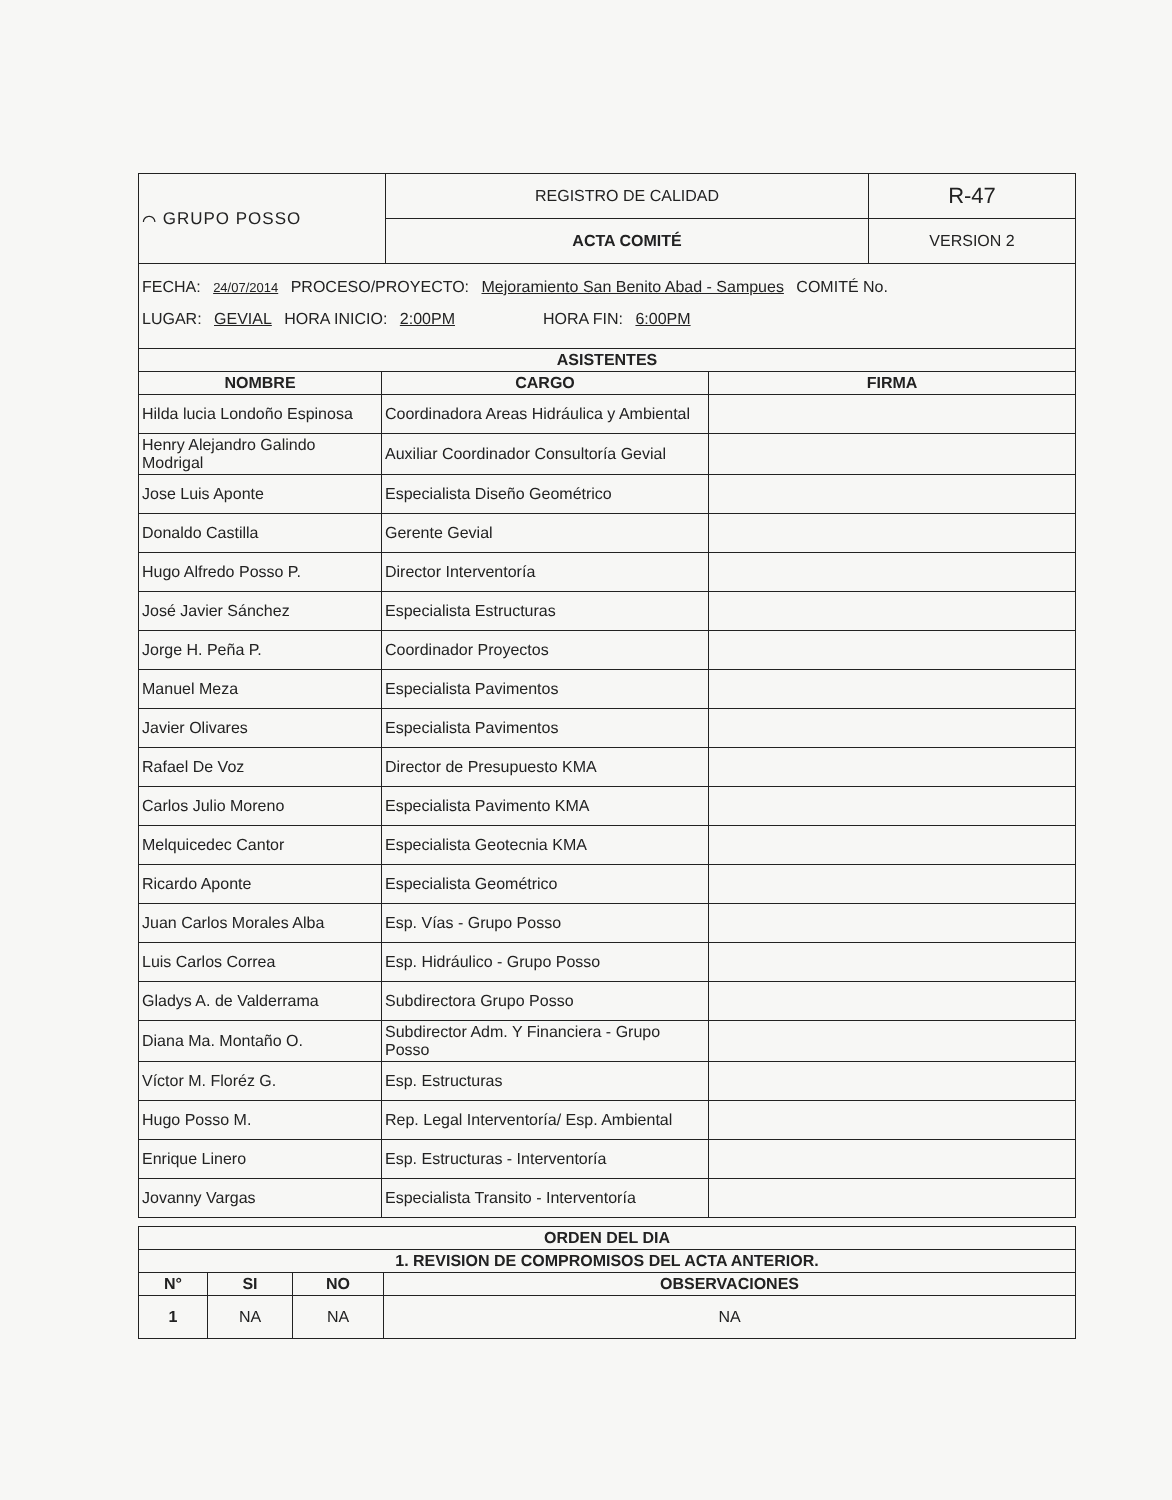| ⌒ GRUPO POSSO | REGISTRO DE CALIDAD | R-47 |
| | ACTA COMITÉ | VERSION 2 |
FECHA: 24/07/2014 PROCESO/PROYECTO: Mejoramiento San Benito Abad - Sampues COMITÉ No.
LUGAR: GEVIAL HORA INICIO: 2:00PM HORA FIN: 6:00PM
| ASISTENTES | | |
| --- | --- | --- |
| NOMBRE | CARGO | FIRMA |
| Hilda lucia Londoño Espinosa | Coordinadora Areas Hidráulica y Ambiental | |
| Henry Alejandro Galindo Modrigal | Auxiliar Coordinador Consultoría Gevial | |
| Jose Luis Aponte | Especialista Diseño Geométrico | |
| Donaldo Castilla | Gerente Gevial | |
| Hugo Alfredo Posso P. | Director Interventoría | |
| José Javier Sánchez | Especialista Estructuras | |
| Jorge H. Peña P. | Coordinador Proyectos | |
| Manuel Meza | Especialista Pavimentos | |
| Javier Olivares | Especialista Pavimentos | |
| Rafael De Voz | Director de Presupuesto KMA | |
| Carlos Julio Moreno | Especialista Pavimento KMA | |
| Melquicedec Cantor | Especialista Geotecnia KMA | |
| Ricardo Aponte | Especialista Geométrico | |
| Juan Carlos Morales Alba | Esp. Vías - Grupo Posso | |
| Luis Carlos Correa | Esp. Hidráulico - Grupo Posso | |
| Gladys A. de Valderrama | Subdirectora Grupo Posso | |
| Diana Ma. Montaño O. | Subdirector Adm. Y Financiera - Grupo Posso | |
| Víctor M. Floréz G. | Esp. Estructuras | |
| Hugo Posso M. | Rep. Legal Interventoría/ Esp. Ambiental | |
| Enrique Linero | Esp. Estructuras - Interventoría | |
| Jovanny Vargas | Especialista Transito - Interventoría | |
| ORDEN DEL DIA | | | |
| --- | --- | --- | --- |
| 1. REVISION DE COMPROMISOS DEL ACTA ANTERIOR. | | | |
| N° | SI | NO | OBSERVACIONES |
| 1 | NA | NA | NA |